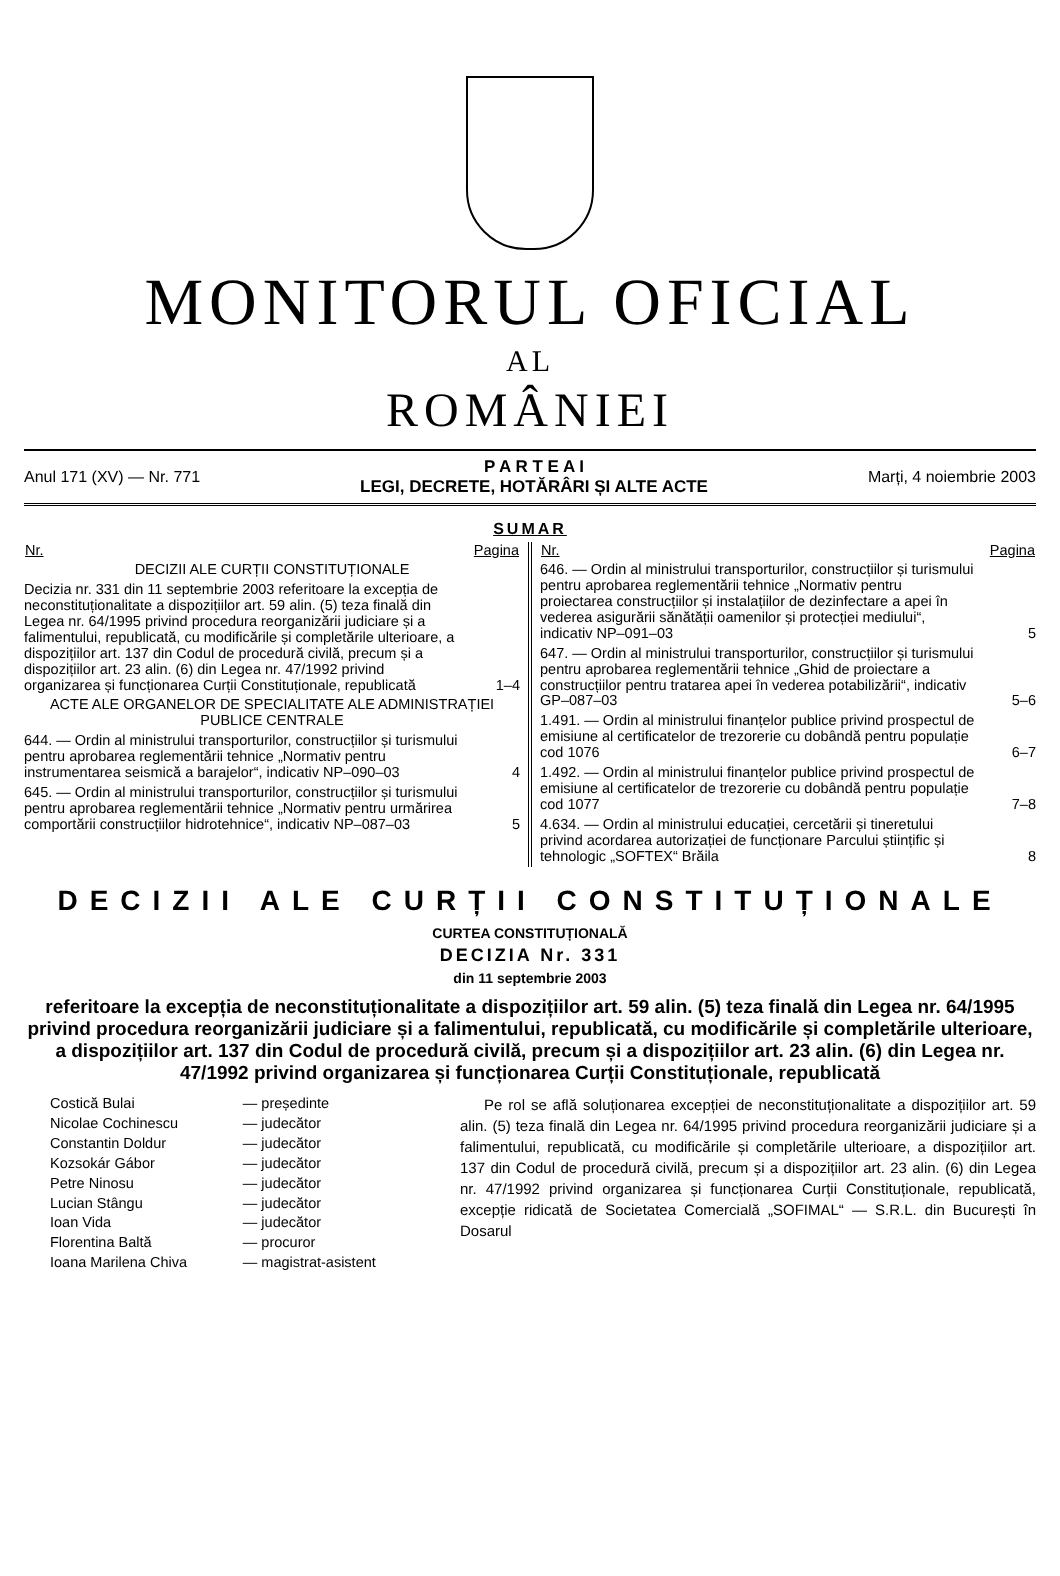MONITORUL OFICIAL
AL
ROMÂNIEI
Anul 171 (XV) — Nr. 771
P A R T E A I
LEGI, DECRETE, HOTĂRÂRI ȘI ALTE ACTE
Marți, 4 noiembrie 2003
SUMAR
| Nr. | Pagina |
| --- | --- |
| DECIZII ALE CURȚII CONSTITUȚIONALE | |
| Decizia nr. 331 din 11 septembrie 2003 referitoare la excepția de neconstituționalitate a dispozițiilor art. 59 alin. (5) teza finală din Legea nr. 64/1995 privind procedura reorganizării judiciare și a falimentului, republicată, cu modificările și completările ulterioare, a dispozițiilor art. 137 din Codul de procedură civilă, precum și a dispozițiilor art. 23 alin. (6) din Legea nr. 47/1992 privind organizarea și funcționarea Curții Constituționale, republicată | 1–4 |
| ACTE ALE ORGANELOR DE SPECIALITATE ALE ADMINISTRAȚIEI PUBLICE CENTRALE | |
| 644. — Ordin al ministrului transporturilor, construcțiilor și turismului pentru aprobarea reglementării tehnice „Normativ pentru instrumentarea seismică a barajelor“, indicativ NP–090–03 | 4 |
| 645. — Ordin al ministrului transporturilor, construcțiilor și turismului pentru aprobarea reglementării tehnice „Normativ pentru urmărirea comportării construcțiilor hidrotehnice“, indicativ NP–087–03 | 5 |
| Nr. | Pagina |
| --- | --- |
| 646. — Ordin al ministrului transporturilor, construcțiilor și turismului pentru aprobarea reglementării tehnice „Normativ pentru proiectarea construcțiilor și instalațiilor de dezinfectare a apei în vederea asigurării sănătății oamenilor și protecției mediului“, indicativ NP–091–03 | 5 |
| 647. — Ordin al ministrului transporturilor, construcțiilor și turismului pentru aprobarea reglementării tehnice „Ghid de proiectare a construcțiilor pentru tratarea apei în vederea potabilizării“, indicativ GP–087–03 | 5–6 |
| 1.491. — Ordin al ministrului finanțelor publice privind prospectul de emisiune al certificatelor de trezorerie cu dobândă pentru populație cod 1076 | 6–7 |
| 1.492. — Ordin al ministrului finanțelor publice privind prospectul de emisiune al certificatelor de trezorerie cu dobândă pentru populație cod 1077 | 7–8 |
| 4.634. — Ordin al ministrului educației, cercetării și tineretului privind acordarea autorizației de funcționare Parcului științific și tehnologic „SOFTEX“ Brăila | 8 |
DECIZII ALE CURȚII CONSTITUȚIONALE
CURTEA CONSTITUȚIONALĂ
DECIZIA Nr. 331
din 11 septembrie 2003
referitoare la excepția de neconstituționalitate a dispozițiilor art. 59 alin. (5) teza finală din Legea nr. 64/1995 privind procedura reorganizării judiciare și a falimentului, republicată, cu modificările și completările ulterioare, a dispozițiilor art. 137 din Codul de procedură civilă, precum și a dispozițiilor art. 23 alin. (6) din Legea nr. 47/1992 privind organizarea și funcționarea Curții Constituționale, republicată
| Costică Bulai | — președinte |
| Nicolae Cochinescu | — judecător |
| Constantin Doldur | — judecător |
| Kozsokár Gábor | — judecător |
| Petre Ninosu | — judecător |
| Lucian Stângu | — judecător |
| Ioan Vida | — judecător |
| Florentina Baltă | — procuror |
| Ioana Marilena Chiva | — magistrat-asistent |
Pe rol se află soluționarea excepției de neconstituționalitate a dispozițiilor art. 59 alin. (5) teza finală din Legea nr. 64/1995 privind procedura reorganizării judiciare și a falimentului, republicată, cu modificările și completările ulterioare, a dispozițiilor art. 137 din Codul de procedură civilă, precum și a dispozițiilor art. 23 alin. (6) din Legea nr. 47/1992 privind organizarea și funcționarea Curții Constituționale, republicată, excepție ridicată de Societatea Comercială „SOFIMAL“ — S.R.L. din București în Dosarul